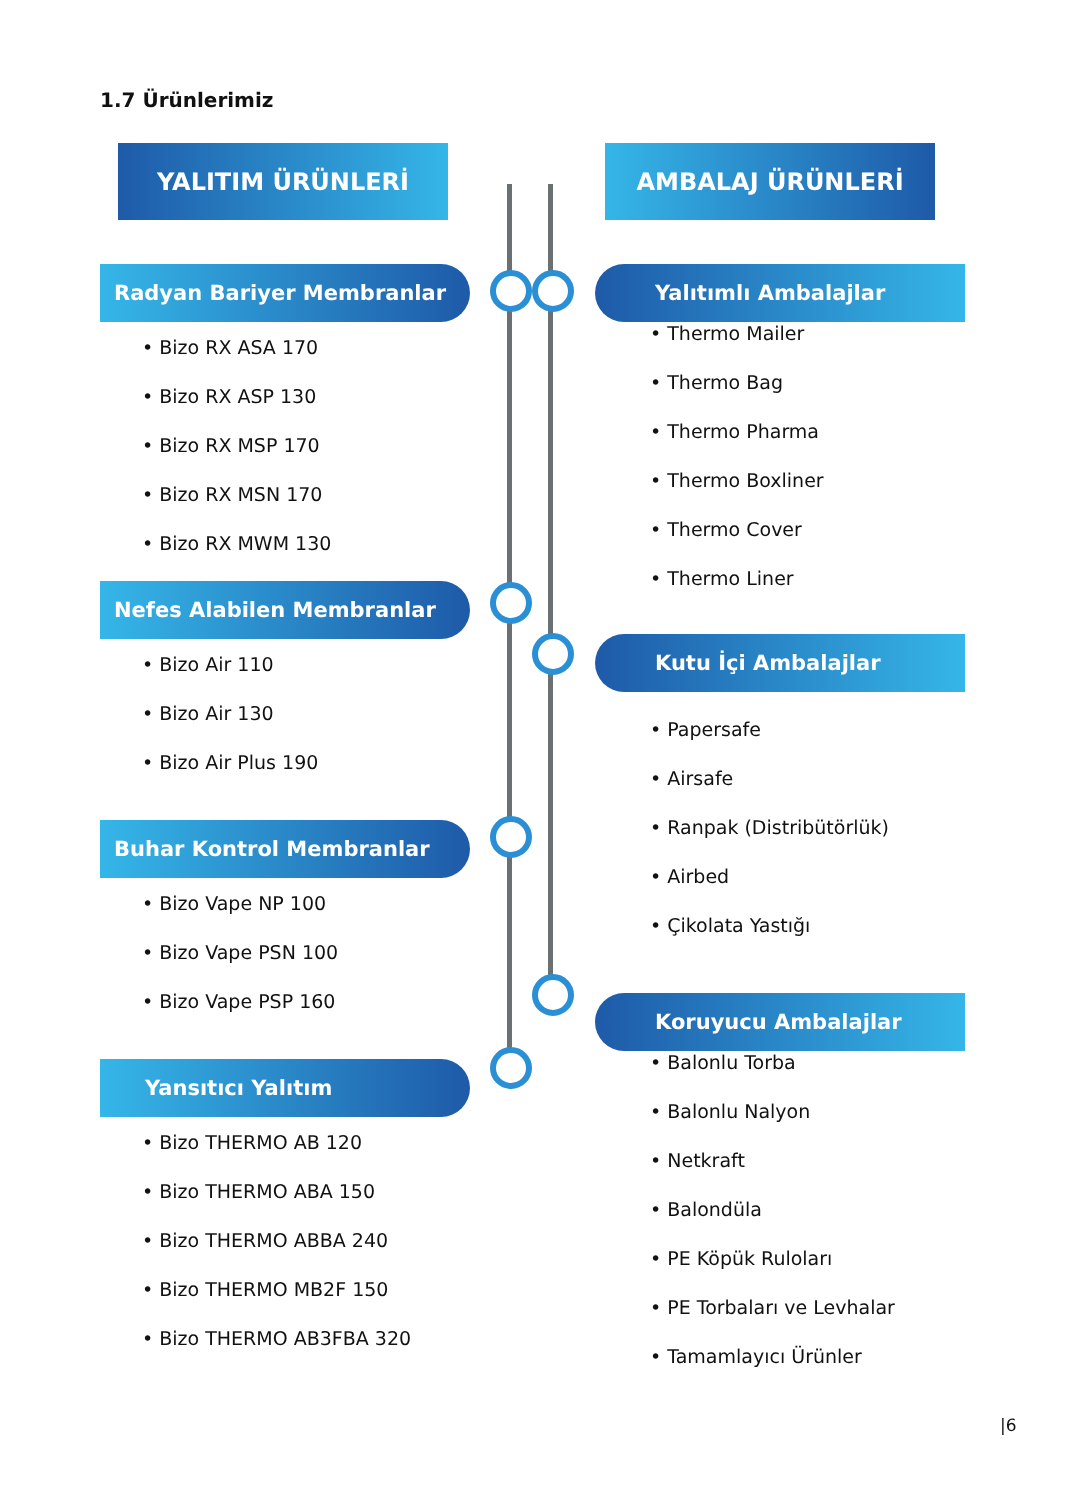1.7 Ürünlerimiz
YALITIM ÜRÜNLERİ
Radyan Bariyer Membranlar
• Bizo RX ASA 170
• Bizo RX ASP 130
• Bizo RX MSP 170
• Bizo RX MSN 170
• Bizo RX MWM 130
Nefes Alabilen Membranlar
• Bizo Air 110
• Bizo Air 130
• Bizo Air Plus 190
Buhar Kontrol Membranlar
• Bizo Vape NP 100
• Bizo Vape PSN 100
• Bizo Vape PSP 160
Yansıtıcı Yalıtım
• Bizo THERMO AB 120
• Bizo THERMO ABA 150
• Bizo THERMO ABBA 240
• Bizo THERMO MB2F 150
• Bizo THERMO AB3FBA 320
AMBALAJ ÜRÜNLERİ
Yalıtımlı Ambalajlar
• Thermo Mailer
• Thermo Bag
• Thermo Pharma
• Thermo Boxliner
• Thermo Cover
• Thermo Liner
Kutu İçi Ambalajlar
• Papersafe
• Airsafe
• Ranpak (Distribütörlük)
• Airbed
• Çikolata Yastığı
Koruyucu Ambalajlar
• Balonlu Torba
• Balonlu Nalyon
• Netkraft
• Balondüla
• PE Köpük Ruloları
• PE Torbaları ve Levhalar
• Tamamlayıcı Ürünler
|6